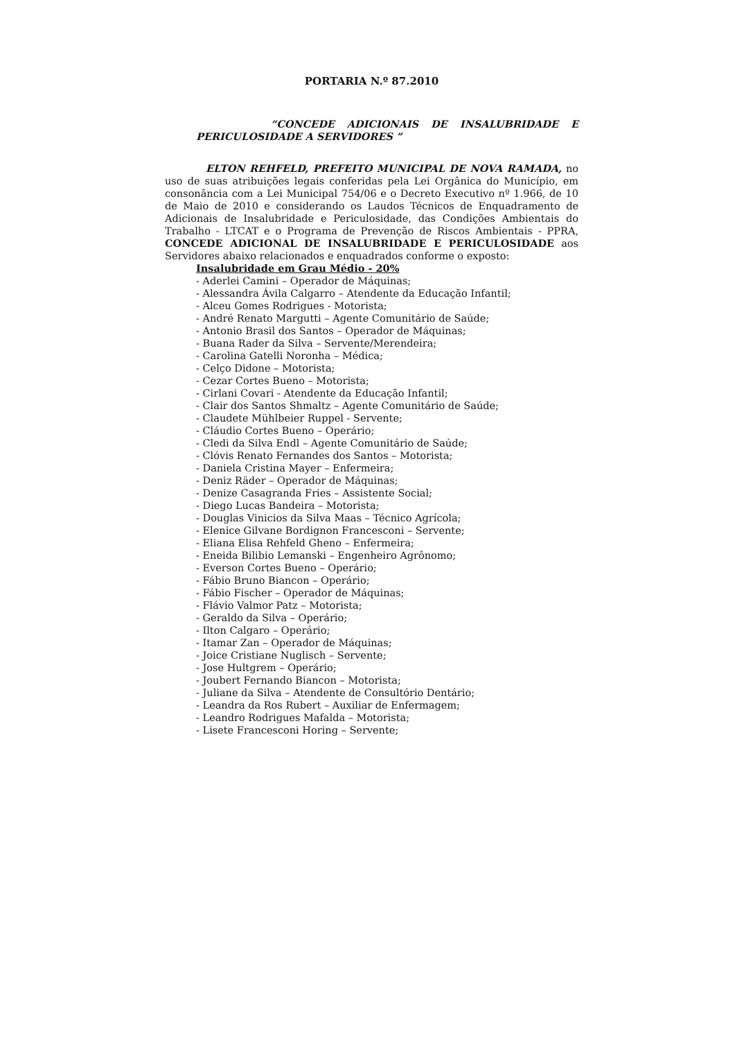PORTARIA N.º 87.2010
“CONCEDE ADICIONAIS DE INSALUBRIDADE E
PERICULOSIDADE A SERVIDORES ”
ELTON REHFELD, PREFEITO MUNICIPAL DE NOVA RAMADA, no uso de suas atribuições legais conferidas pela Lei Orgânica do Município, em consonância com a Lei Municipal 754/06 e o Decreto Executivo nº 1.966, de 10 de Maio de 2010 e considerando os Laudos Técnicos de Enquadramento de Adicionais de Insalubridade e Periculosidade, das Condições Ambientais do Trabalho - LTCAT e o Programa de Prevenção de Riscos Ambientais - PPRA, CONCEDE ADICIONAL DE INSALUBRIDADE E PERICULOSIDADE aos Servidores abaixo relacionados e enquadrados conforme o exposto:
Insalubridade em Grau Médio - 20%
- Aderlei Camini – Operador de Máquinas;
- Alessandra Ávila Calgarro – Atendente da Educação Infantil;
- Alceu Gomes Rodrigues - Motorista;
- André Renato Margutti – Agente Comunitário de Saúde;
- Antonio Brasil dos Santos – Operador de Máquinas;
- Buana Rader da Silva – Servente/Merendeira;
- Carolina Gatelli Noronha – Médica;
- Celço Didone – Motorista;
- Cezar Cortes Bueno – Motorista;
- Cirlani Covari - Atendente da Educação Infantil;
- Clair dos Santos Shmaltz – Agente Comunitário de Saúde;
- Claudete Mühlbeier Ruppel - Servente;
- Cláudio Cortes Bueno – Operário;
- Cledi da Silva Endl – Agente Comunitário de Saúde;
- Clóvis Renato Fernandes dos Santos – Motorista;
- Daniela Cristina Mayer – Enfermeira;
- Deniz Räder – Operador de Máquinas;
- Denize Casagranda Fries – Assistente Social;
- Diego Lucas Bandeira – Motorista;
- Douglas Vinicios da Silva Maas – Técnico Agrícola;
- Elenice Gilvane Bordignon Francesconi – Servente;
- Eliana Elisa Rehfeld Gheno – Enfermeira;
- Eneida Bilibio Lemanski – Engenheiro Agrônomo;
- Everson Cortes Bueno – Operário;
- Fábio Bruno Biancon – Operário;
- Fábio Fischer – Operador de Máquinas;
- Flávio Valmor Patz – Motorista;
- Geraldo da Silva – Operário;
- Ilton Calgaro – Operário;
- Itamar Zan – Operador de Máquinas;
- Joice Cristiane Nuglisch – Servente;
- Jose Hultgrem – Operário;
- Joubert Fernando Biancon – Motorista;
- Juliane da Silva – Atendente de Consultório Dentário;
- Leandra da Ros Rubert – Auxiliar de Enfermagem;
- Leandro Rodrigues Mafalda – Motorista;
- Lisete Francesconi Horing – Servente;